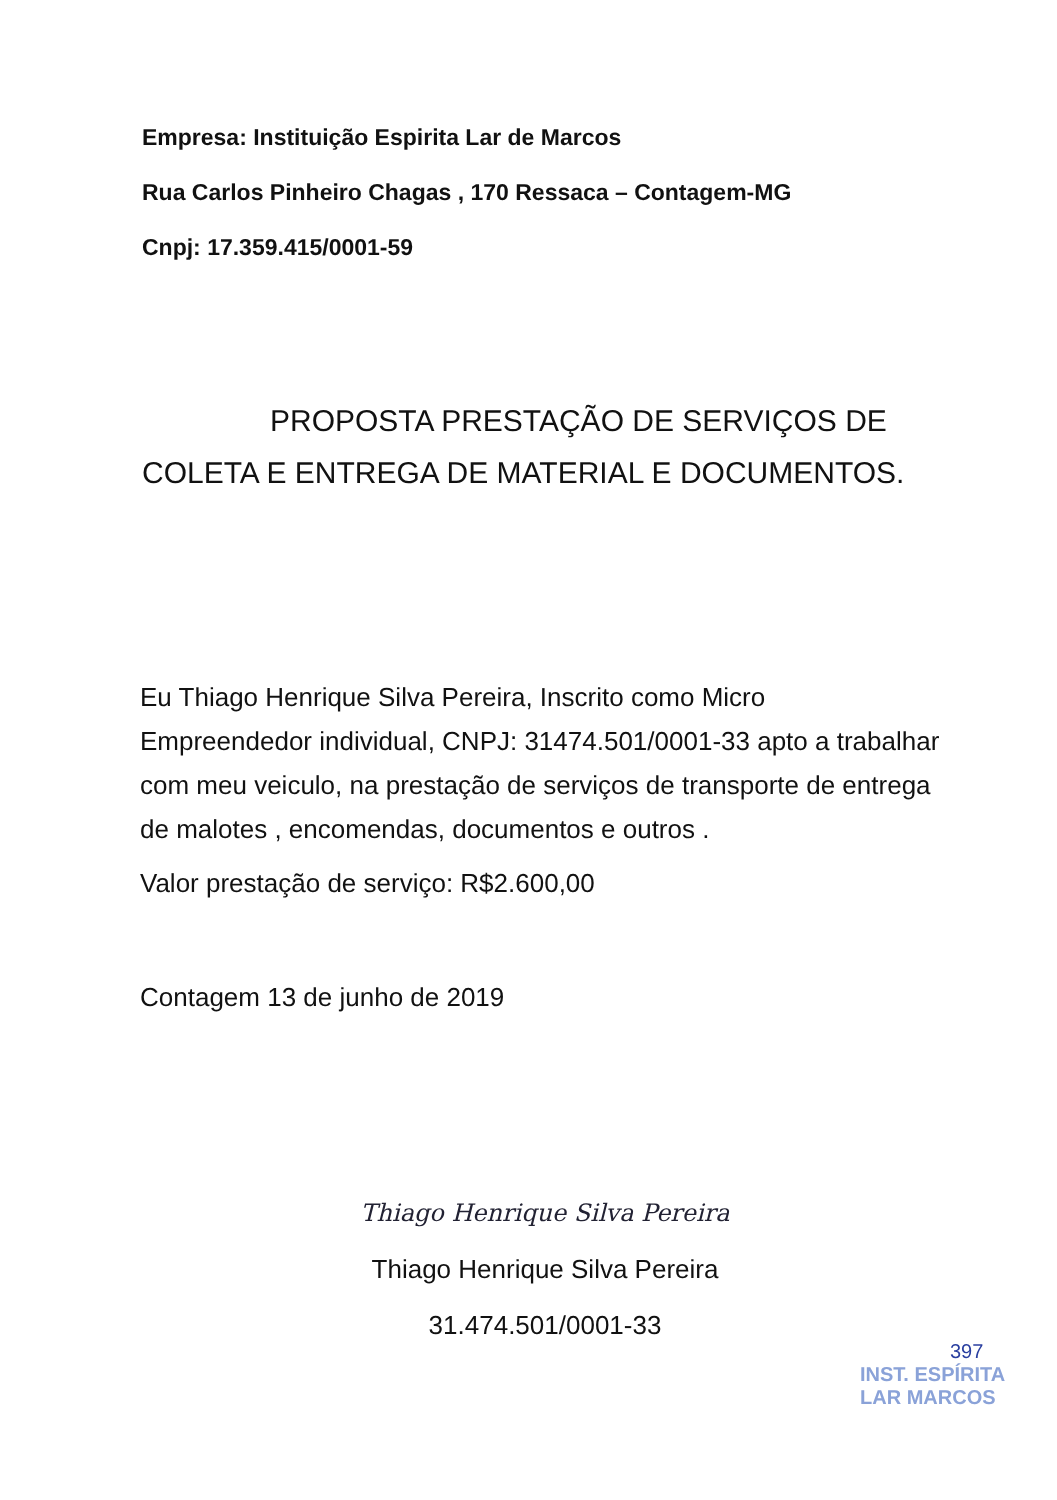Empresa: Instituição Espirita Lar de Marcos
Rua Carlos Pinheiro Chagas , 170 Ressaca – Contagem-MG
Cnpj: 17.359.415/0001-59
PROPOSTA PRESTAÇÃO DE SERVIÇOS DE
COLETA E ENTREGA DE MATERIAL E DOCUMENTOS.
Eu Thiago Henrique Silva Pereira, Inscrito como Micro Empreendedor individual, CNPJ: 31474.501/0001-33 apto a trabalhar com meu veiculo, na prestação de serviços de transporte de entrega de malotes , encomendas, documentos e outros .
Valor prestação de serviço: R$2.600,00
Contagem 13 de junho de 2019
Thiago Henrique Silva Pereira
Thiago Henrique Silva Pereira
31.474.501/0001-33
397
INST. ESPÍRITA
LAR MARCOS